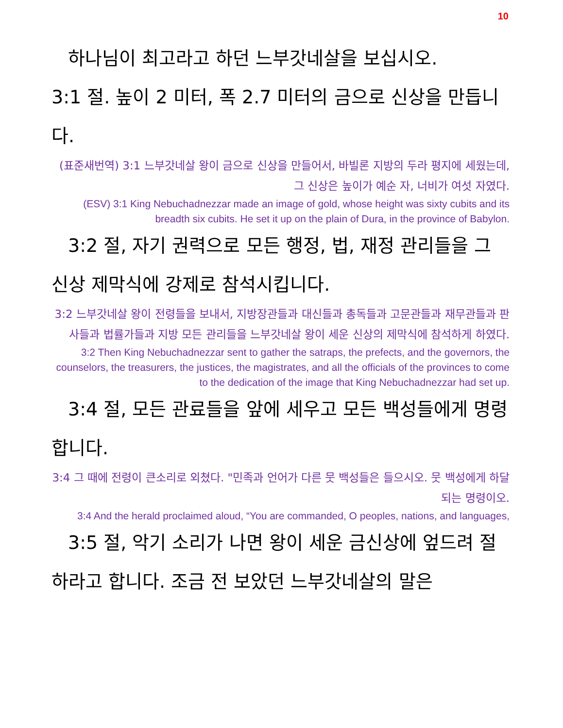10
하나님이 최고라고 하던 느부갓네살을 보십시오.
3:1 절. 높이 2 미터, 폭 2.7 미터의 금으로 신상을 만듭니다.
(표준새번역) 3:1 느부갓네살 왕이 금으로 신상을 만들어서, 바빌론 지방의 두라 평지에 세웠는데, 그 신상은 높이가 예순 자, 너비가 여섯 자였다.
(ESV) 3:1 King Nebuchadnezzar made an image of gold, whose height was sixty cubits and its breadth six cubits. He set it up on the plain of Dura, in the province of Babylon.
3:2 절, 자기 권력으로 모든 행정, 법, 재정 관리들을 그 신상 제막식에 강제로 참석시킵니다.
3:2 느부갓네살 왕이 전령들을 보내서, 지방장관들과 대신들과 총독들과 고문관들과 재무관들과 판사들과 법률가들과 지방 모든 관리들을 느부갓네살 왕이 세운 신상의 제막식에 참석하게 하였다.
3:2 Then King Nebuchadnezzar sent to gather the satraps, the prefects, and the governors, the counselors, the treasurers, the justices, the magistrates, and all the officials of the provinces to come to the dedication of the image that King Nebuchadnezzar had set up.
3:4 절, 모든 관료들을 앞에 세우고 모든 백성들에게 명령합니다.
3:4 그 때에 전령이 큰소리로 외쳤다. "민족과 언어가 다른 뭇 백성들은 들으시오. 뭇 백성에게 하달되는 명령이오.
3:4 And the herald proclaimed aloud, “You are commanded, O peoples, nations, and languages,
3:5 절, 악기 소리가 나면 왕이 세운 금신상에 엎드려 절하라고 합니다. 조금 전 보았던 느부갓네살의 말은